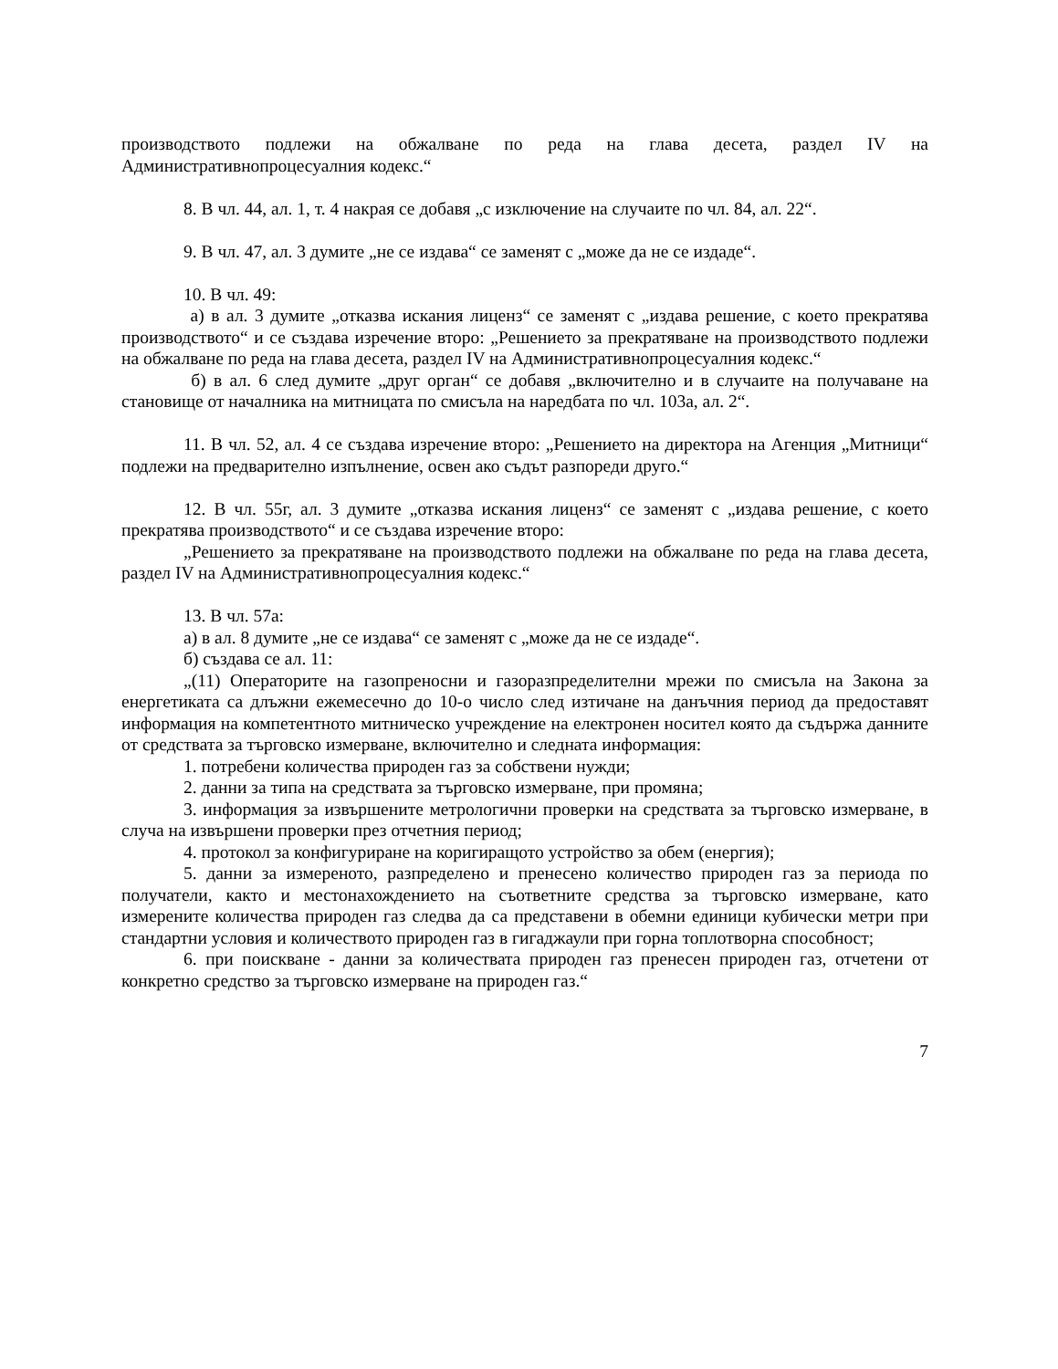производството подлежи на обжалване по реда на глава десета, раздел IV на Административнопроцесуалния кодекс.“
8. В чл. 44, ал. 1, т. 4 накрая се добавя „с изключение на случаите по чл. 84, ал. 22“.
9. В чл. 47, ал. 3 думите „не се издава“ се заменят с „може да не се издаде“.
10. В чл. 49:
а) в ал. 3 думите „отказва искания лиценз“ се заменят с „издава решение, с което прекратява производството“ и се създава изречение второ: „Решението за прекратяване на производството подлежи на обжалване по реда на глава десета, раздел IV на Административнопроцесуалния кодекс.“
б) в ал. 6 след думите „друг орган“ се добавя „включително и в случаите на получаване на становище от началника на митницата по смисъла на наредбата по чл. 103а, ал. 2“.
11. В чл. 52, ал. 4 се създава изречение второ: „Решението на директора на Агенция „Митници“ подлежи на предварително изпълнение, освен ако съдът разпореди друго.“
12. В чл. 55г, ал. 3 думите „отказва искания лиценз“ се заменят с „издава решение, с което прекратява производството“ и се създава изречение второ:
„Решението за прекратяване на производството подлежи на обжалване по реда на глава десета, раздел IV на Административнопроцесуалния кодекс.“
13. В чл. 57а:
а) в ал. 8 думите „не се издава“ се заменят с „може да не се издаде“.
б) създава се ал. 11:
„(11) Операторите на газопреносни и газоразпределителни мрежи по смисъла на Закона за енергетиката са длъжни ежемесечно до 10-о число след изтичане на данъчния период да предоставят информация на компетентното митническо учреждение на електронен носител която да съдържа данните от средствата за търговско измерване, включително и следната информация:
1. потребени количества природен газ за собствени нужди;
2. данни за типа на средствата за търговско измерване, при промяна;
3. информация за извършените метрологични проверки на средствата за търговско измерване, в случа на извършени проверки през отчетния период;
4. протокол за конфигуриране на коригиращото устройство за обем (енергия);
5. данни за измереното, разпределено и пренесено количество природен газ за периода по получатели, както и местонахождението на съответните средства за търговско измерване, като измерените количества природен газ следва да са представени в обемни единици кубически метри при стандартни условия и количеството природен газ в гигаджаули при горна топлотворна способност;
6. при поискване - данни за количествата природен газ пренесен природен газ, отчетени от конкретно средство за търговско измерване на природен газ.“
7